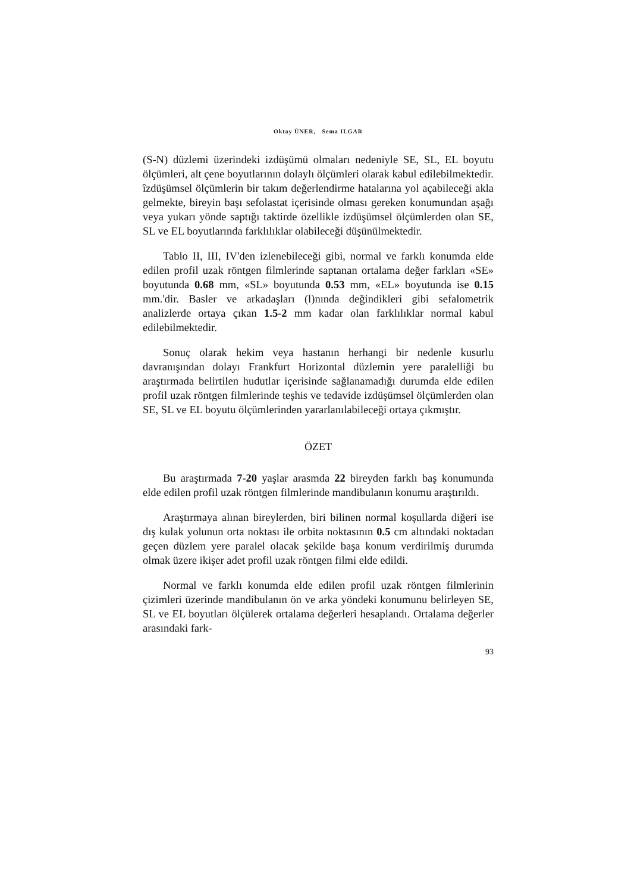Oktay ÜNER, Sema ILGAR
(S-N) düzlemi üzerindeki izdüşümü olmaları nedeniyle SE, SL, EL boyutu ölçümleri, alt çene boyutlarının dolaylı ölçümleri olarak kabul edilebilmektedir. îzdüşümsel ölçümlerin bir takım değerlendirme hatalarına yol açabileceği akla gelmekte, bireyin başı sefolastat içerisinde olması gereken konumundan aşağı veya yukarı yönde saptığı taktirde özellikle izdüşümsel ölçümlerden olan SE, SL ve EL boyutlarında farklılıklar olabileceği düşünülmektedir.
Tablo II, III, IV'den izlenebileceği gibi, normal ve farklı konumda elde edilen profil uzak röntgen filmlerinde saptanan ortalama değer farkları «SE» boyutunda 0.68 mm, «SL» boyutunda 0.53 mm, «EL» boyutunda ise 0.15 mm.'dir. Basler ve arkadaşları (l)nında değindikleri gibi sefalometrik analizlerde ortaya çıkan 1.5-2 mm kadar olan farklılıklar normal kabul edilebilmektedir.
Sonuç olarak hekim veya hastanın herhangi bir nedenle kusurlu davranışından dolayı Frankfurt Horizontal düzlemin yere paralelliği bu araştırmada belirtilen hudutlar içerisinde sağlanamadığı durumda elde edilen profil uzak röntgen filmlerinde teşhis ve tedavide izdüşümsel ölçümlerden olan SE, SL ve EL boyutu ölçümlerinden yararlanılabileceği ortaya çıkmıştır.
ÖZET
Bu araştırmada 7-20 yaşlar arasmda 22 bireyden farklı baş konumunda elde edilen profil uzak röntgen filmlerinde mandibulanın konumu araştırıldı.
Araştırmaya alınan bireylerden, biri bilinen normal koşullarda diğeri ise dış kulak yolunun orta noktası ile orbita noktasının 0.5 cm altındaki noktadan geçen düzlem yere paralel olacak şekilde başa konum verdirilmiş durumda olmak üzere ikişer adet profil uzak röntgen filmi elde edildi.
Normal ve farklı konumda elde edilen profil uzak röntgen filmlerinin çizimleri üzerinde mandibulanın ön ve arka yöndeki konumunu belirleyen SE, SL ve EL boyutları ölçülerek ortalama değerleri hesaplandı. Ortalama değerler arasındaki fark-
93